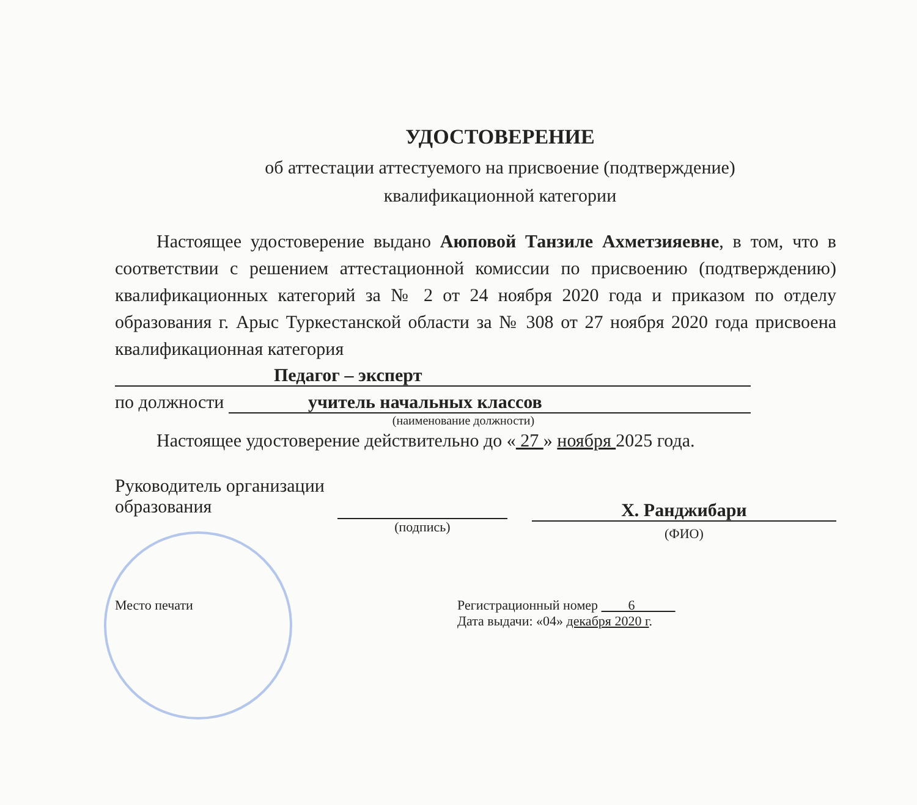УДОСТОВЕРЕНИЕ
об аттестации аттестуемого на присвоение (подтверждение)
квалификационной категории
Настоящее удостоверение выдано Аюповой Танзиле Ахметзияевне, в том, что в соответствии с решением аттестационной комиссии по присвоению (подтверждению) квалификационных категорий за № 2 от 24 ноября 2020 года и приказом по отделу образования г. Арыс Туркестанской области за № 308 от 27 ноября 2020 года присвоена квалификационная категория
Педагог – эксперт
по должности учитель начальных классов
(наименование должности)
Настоящее удостоверение действительно до « 27 » ноября 2025 года.
Руководитель организации образования
(подпись)
Х. Ранджибари
(ФИО)
Место печати Регистрационный номер 6
Дата выдачи: «04» декабря 2020 г.